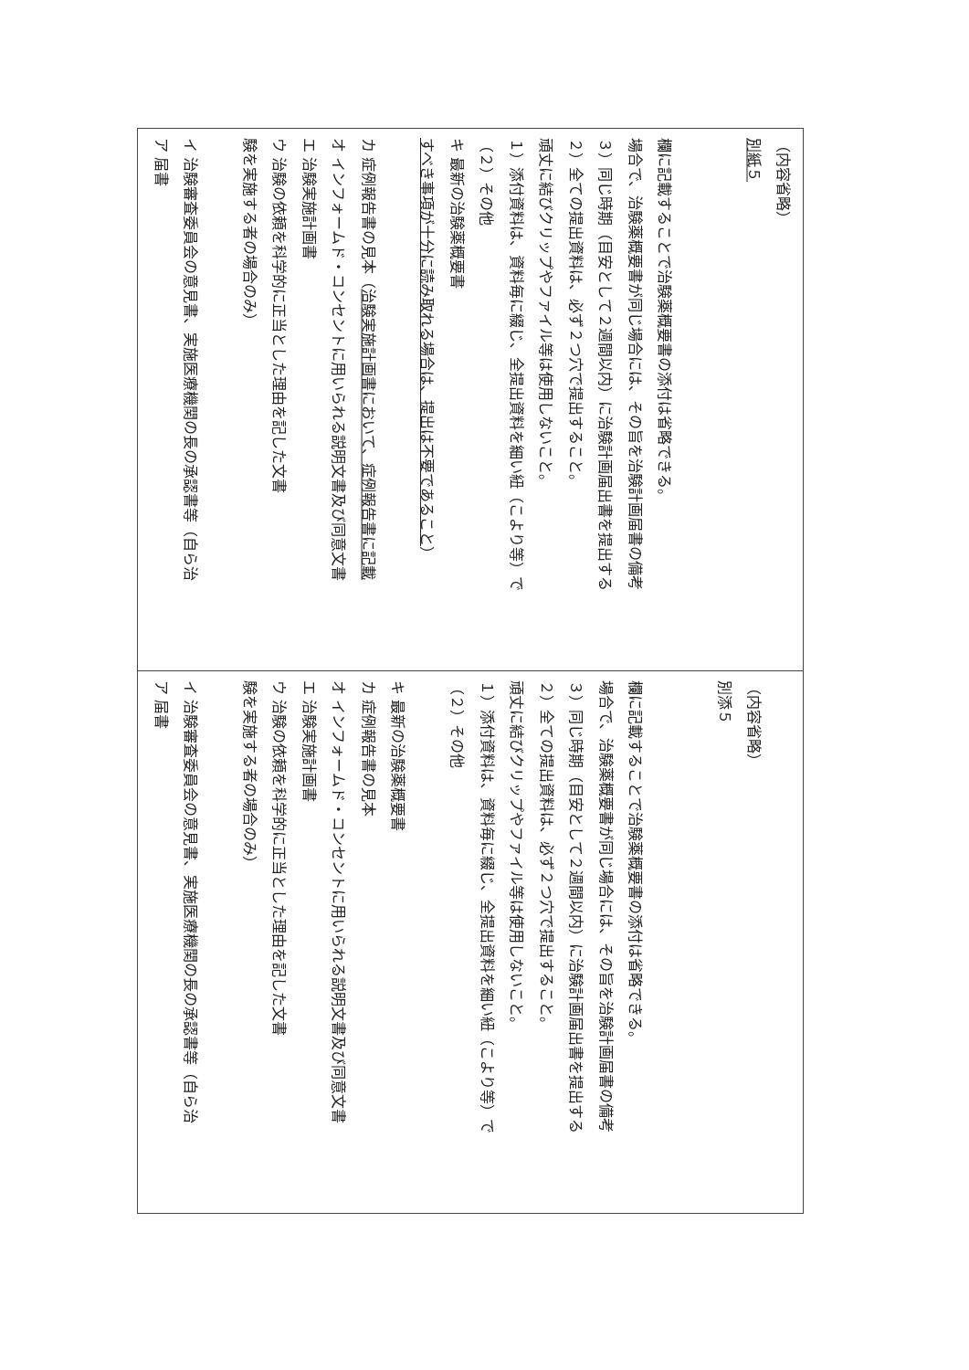| ア 届書 イ 治験審査委員会の意見書、実施医療機関の長の承認書等（自ら治 験を実施する者の場合のみ） ウ 治験の依頼を科学的に正当とした理由を記した文書 エ 治験実施計画書 オ インフォームド・コンセントに用いられる説明文書及び同意文書 カ 症例報告書の見本（ 治験実施計画書において、症例報告書に記載 すべき事項が十分に読み取れる場合は、提出は不要であること ） キ 最新の治験薬概要書 （２）その他 １）添付資料は、資料毎に綴じ、全提出資料を細い紐（こより等）で 頑丈に結びクリップやファイル等は使用しないこと。 ２）全ての提出資料は、必ず２つ穴で提出すること。 ３）同じ時期（目安として２週間以内）に治験計画届出書を提出する 場合で、治験薬概要書が同じ場合には、その旨を治験計画届書の備考 欄に記載することで治験薬概要書の添付は省略できる。 別紙５ （内容省略） |
| ア 届書 イ 治験審査委員会の意見書、実施医療機関の長の承認書等（自ら治 験を実施する者の場合のみ） ウ 治験の依頼を科学的に正当とした理由を記した文書 エ 治験実施計画書 オ インフォームド・コンセントに用いられる説明文書及び同意文書 カ 症例報告書の見本 キ 最新の治験薬概要書 （２）その他 １）添付資料は、資料毎に綴じ、全提出資料を細い紐（こより等）で 頑丈に結びクリップやファイル等は使用しないこと。 ２）全ての提出資料は、必ず２つ穴で提出すること。 ３）同じ時期（目安として２週間以内）に治験計画届出書を提出する 場合で、治験薬概要書が同じ場合には、その旨を治験計画届書の備考 欄に記載することで治験薬概要書の添付は省略できる。 別添５ （内容省略） |